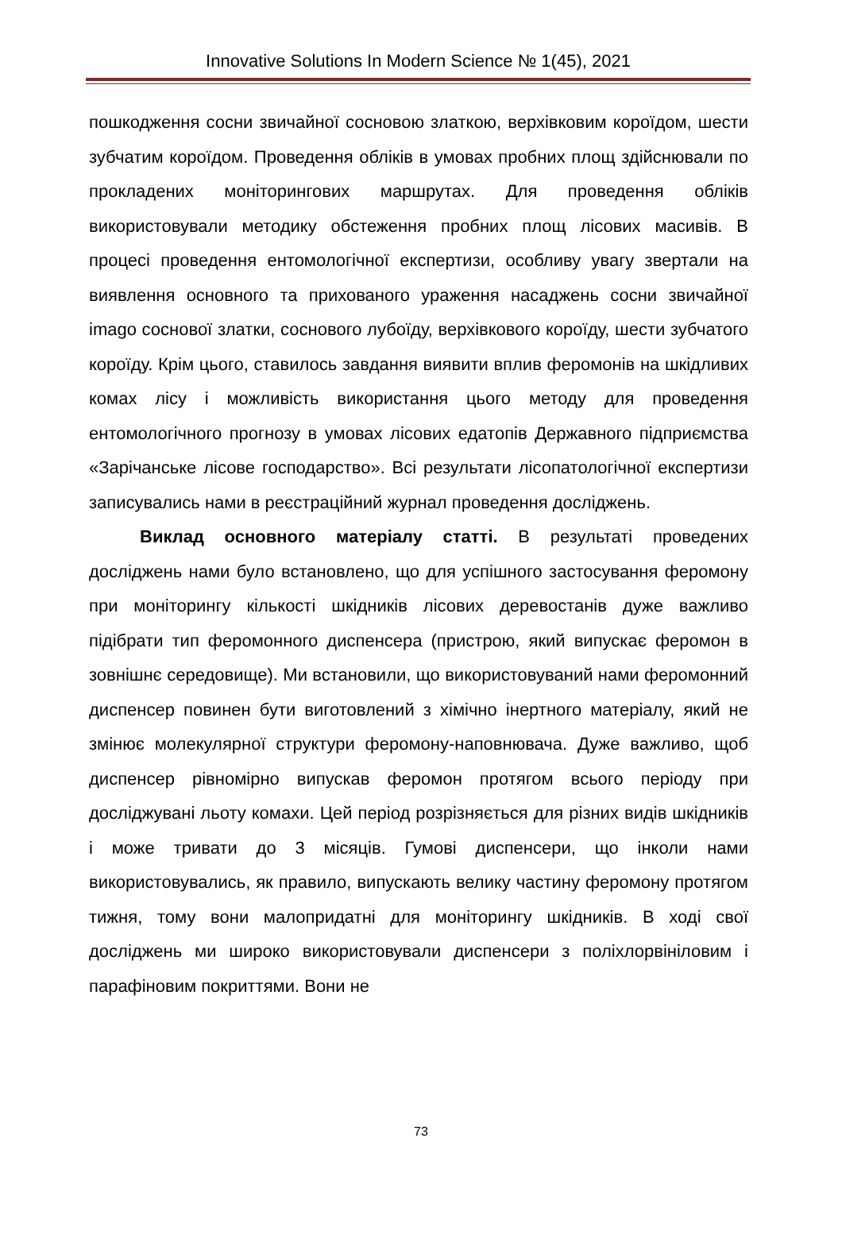Innovative Solutions In Modern Science № 1(45), 2021
пошкодження сосни звичайної сосновою златкою, верхівковим короїдом, шести зубчатим короїдом. Проведення обліків в умовах пробних площ здійснювали по прокладених моніторингових маршрутах. Для проведення обліків використовували методику обстеження пробних площ лісових масивів. В процесі проведення ентомологічної експертизи, особливу увагу звертали на виявлення основного та прихованого ураження насаджень сосни звичайної imago соснової златки, соснового лубоїду, верхівкового короїду, шести зубчатого короїду. Крім цього, ставилось завдання виявити вплив феромонів на шкідливих комах лісу і можливість використання цього методу для проведення ентомологічного прогнозу в умовах лісових едатопів Державного підприємства «Зарічанське лісове господарство». Всі результати лісопатологічної експертизи записувались нами в реєстраційний журнал проведення досліджень.
Виклад основного матеріалу статті. В результаті проведених досліджень нами було встановлено, що для успішного застосування феромону при моніторингу кількості шкідників лісових деревостанів дуже важливо підібрати тип феромонного диспенсера (пристрою, який випускає феромон в зовнішнє середовище). Ми встановили, що використовуваний нами феромонний диспенсер повинен бути виготовлений з хімічно інертного матеріалу, який не змінює молекулярної структури феромону-наповнювача. Дуже важливо, щоб диспенсер рівномірно випускав феромон протягом всього періоду при досліджувані льоту комахи. Цей період розрізняється для різних видів шкідників і може тривати до 3 місяців. Гумові диспенсери, що інколи нами використовувались, як правило, випускають велику частину феромону протягом тижня, тому вони малопридатні для моніторингу шкідників. В ході свої досліджень ми широко використовували диспенсери з поліхлорвініловим і парафіновим покриттями. Вони не
73